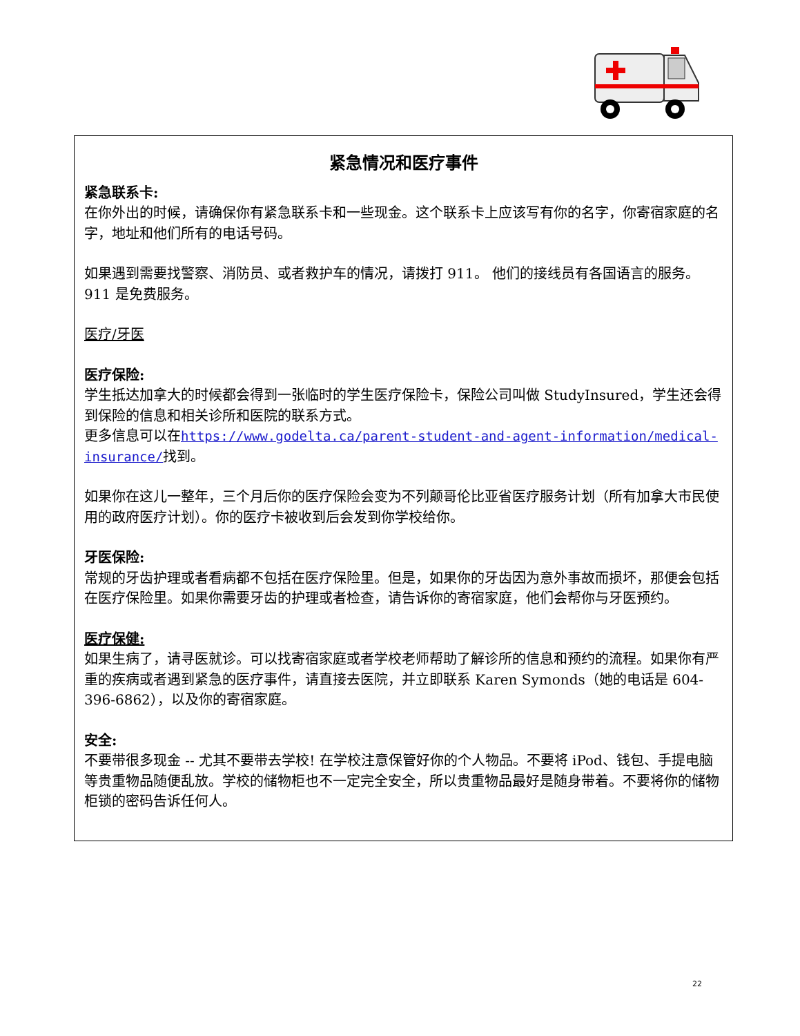紧急情况和医疗事件
紧急联系卡:
在你外出的时候，请确保你有紧急联系卡和一些现金。这个联系卡上应该写有你的名字，你寄宿家庭的名字，地址和他们所有的电话号码。
如果遇到需要找警察、消防员、或者救护车的情况，请拨打 911。 他们的接线员有各国语言的服务。911 是免费服务。
医疗/牙医
医疗保险:
学生抵达加拿大的时候都会得到一张临时的学生医疗保险卡，保险公司叫做 StudyInsured，学生还会得到保险的信息和相关诊所和医院的联系方式。
更多信息可以在https://www.godelta.ca/parent-student-and-agent-information/medical-insurance/找到。
如果你在这儿一整年，三个月后你的医疗保险会变为不列颠哥伦比亚省医疗服务计划（所有加拿大市民使用的政府医疗计划）。你的医疗卡被收到后会发到你学校给你。
牙医保险:
常规的牙齿护理或者看病都不包括在医疗保险里。但是，如果你的牙齿因为意外事故而损坏，那便会包括在医疗保险里。如果你需要牙齿的护理或者检查，请告诉你的寄宿家庭，他们会帮你与牙医预约。
医疗保健:
如果生病了，请寻医就诊。可以找寄宿家庭或者学校老师帮助了解诊所的信息和预约的流程。如果你有严重的疾病或者遇到紧急的医疗事件，请直接去医院，并立即联系 Karen Symonds（她的电话是 604-396-6862），以及你的寄宿家庭。
安全:
不要带很多现金 -- 尤其不要带去学校! 在学校注意保管好你的个人物品。不要将 iPod、钱包、手提电脑等贵重物品随便乱放。学校的储物柜也不一定完全安全，所以贵重物品最好是随身带着。不要将你的储物柜锁的密码告诉任何人。
22